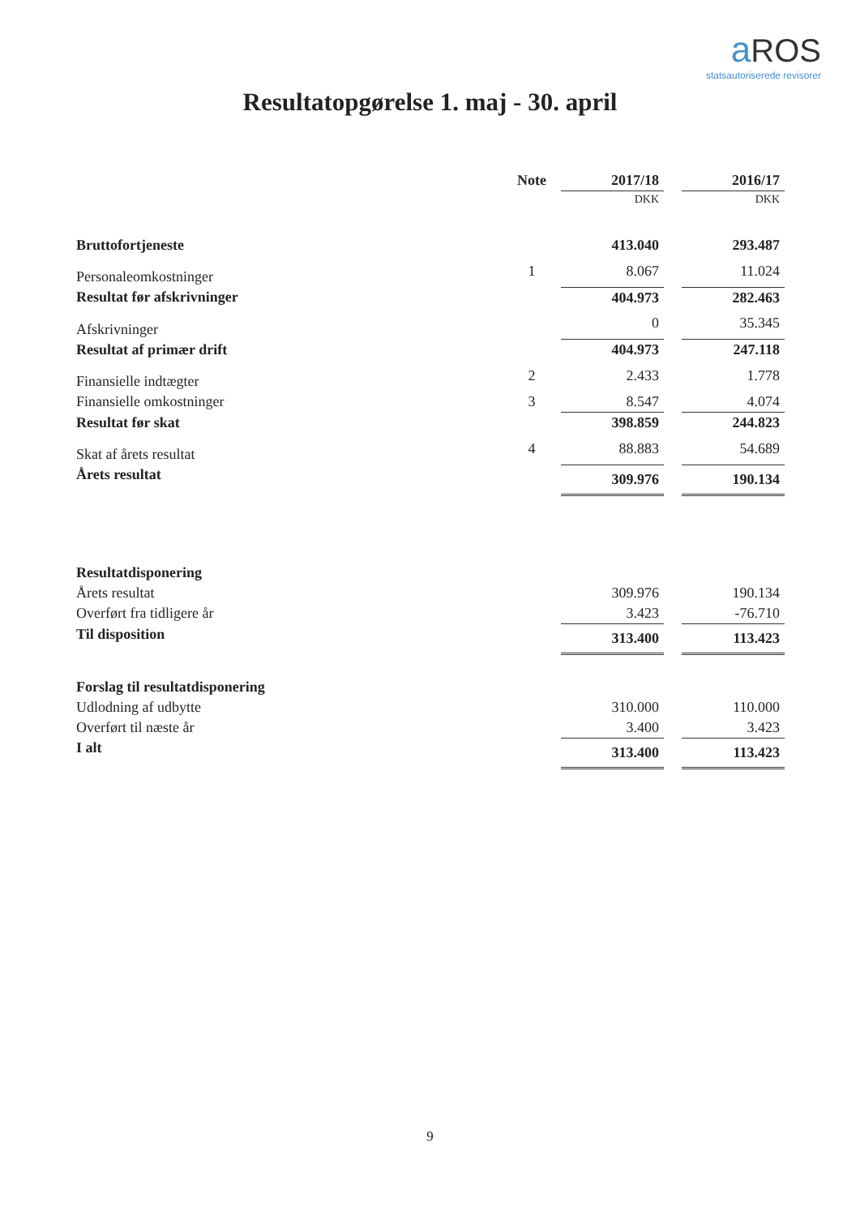aROS
statsautoriserede revisorer
Resultatopgørelse 1. maj - 30. april
| | Note | 2017/18 | | 2016/17 |
| --- | --- | --- | --- | --- |
| | | DKK | | DKK |
| Bruttofortjeneste | | 413.040 | | 293.487 |
| Personaleomkostninger | 1 | 8.067 | | 11.024 |
| Resultat før afskrivninger | | 404.973 | | 282.463 |
| Afskrivninger | | 0 | | 35.345 |
| Resultat af primær drift | | 404.973 | | 247.118 |
| Finansielle indtægter | 2 | 2.433 | | 1.778 |
| Finansielle omkostninger | 3 | 8.547 | | 4.074 |
| Resultat før skat | | 398.859 | | 244.823 |
| Skat af årets resultat | 4 | 88.883 | | 54.689 |
| Årets resultat | | 309.976 | | 190.134 |
| Resultatdisponering | | | | |
| Årets resultat | | 309.976 | | 190.134 |
| Overført fra tidligere år | | 3.423 | | -76.710 |
| Til disposition | | 313.400 | | 113.423 |
| Forslag til resultatdisponering | | | | |
| Udlodning af udbytte | | 310.000 | | 110.000 |
| Overført til næste år | | 3.400 | | 3.423 |
| I alt | | 313.400 | | 113.423 |
9